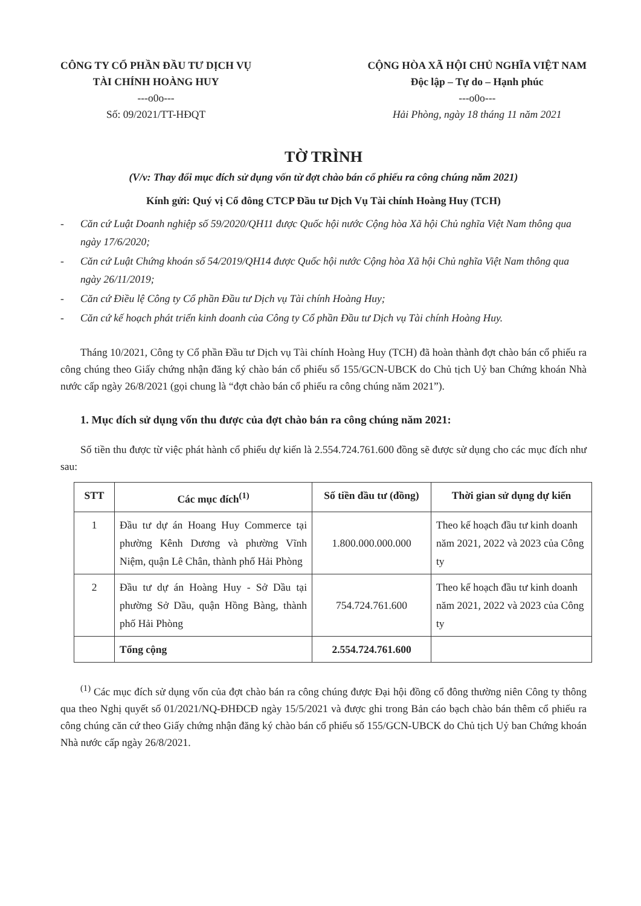CÔNG TY CỔ PHẦN ĐẦU TƯ DỊCH VỤ
TÀI CHÍNH HOÀNG HUY
---o0o---
Số: 09/2021/TT-HĐQT
CỘNG HÒA XÃ HỘI CHỦ NGHĨA VIỆT NAM
Độc lập – Tự do – Hạnh phúc
---o0o---
Hải Phòng, ngày 18 tháng 11 năm 2021
TỜ TRÌNH
(V/v: Thay đổi mục đích sử dụng vốn từ đợt chào bán cổ phiếu ra công chúng năm 2021)
Kính gửi: Quý vị Cổ đông CTCP Đầu tư Dịch Vụ Tài chính Hoàng Huy (TCH)
- Căn cứ Luật Doanh nghiệp số 59/2020/QH11 được Quốc hội nước Cộng hòa Xã hội Chủ nghĩa Việt Nam thông qua ngày 17/6/2020;
- Căn cứ Luật Chứng khoán số 54/2019/QH14 được Quốc hội nước Cộng hòa Xã hội Chủ nghĩa Việt Nam thông qua ngày 26/11/2019;
- Căn cứ Điều lệ Công ty Cổ phần Đầu tư Dịch vụ Tài chính Hoàng Huy;
- Căn cứ kế hoạch phát triển kinh doanh của Công ty Cổ phần Đầu tư Dịch vụ Tài chính Hoàng Huy.
Tháng 10/2021, Công ty Cổ phần Đầu tư Dịch vụ Tài chính Hoàng Huy (TCH) đã hoàn thành đợt chào bán cổ phiếu ra công chúng theo Giấy chứng nhận đăng ký chào bán cổ phiếu số 155/GCN-UBCK do Chủ tịch Uỷ ban Chứng khoán Nhà nước cấp ngày 26/8/2021 (gọi chung là “đợt chào bán cổ phiếu ra công chúng năm 2021”).
1. Mục đích sử dụng vốn thu được của đợt chào bán ra công chúng năm 2021:
Số tiền thu được từ việc phát hành cổ phiếu dự kiến là 2.554.724.761.600 đồng sẽ được sử dụng cho các mục đích như sau:
| STT | Các mục đích<sup>(1)</sup> | Số tiền đầu tư (đồng) | Thời gian sử dụng dự kiến |
| --- | --- | --- | --- |
| 1 | Đầu tư dự án Hoang Huy Commerce tại phường Kênh Dương và phường Vĩnh Niệm, quận Lê Chân, thành phố Hải Phòng | 1.800.000.000.000 | Theo kế hoạch đầu tư kinh doanh năm 2021, 2022 và 2023 của Công ty |
| 2 | Đầu tư dự án Hoàng Huy - Sở Dầu tại phường Sở Dầu, quận Hồng Bàng, thành phố Hải Phòng | 754.724.761.600 | Theo kế hoạch đầu tư kinh doanh năm 2021, 2022 và 2023 của Công ty |
| | Tổng cộng | 2.554.724.761.600 | |
<sup>(1)</sup> Các mục đích sử dụng vốn của đợt chào bán ra công chúng được Đại hội đồng cổ đông thường niên Công ty thông qua theo Nghị quyết số 01/2021/NQ-ĐHĐCĐ ngày 15/5/2021 và được ghi trong Bản cáo bạch chào bán thêm cổ phiếu ra công chúng căn cứ theo Giấy chứng nhận đăng ký chào bán cổ phiếu số 155/GCN-UBCK do Chủ tịch Uỷ ban Chứng khoán Nhà nước cấp ngày 26/8/2021.